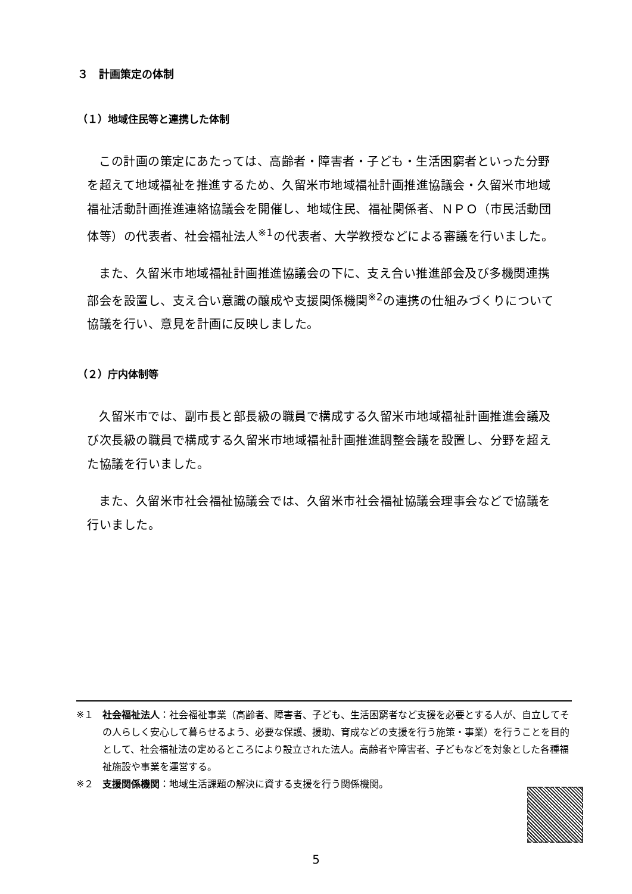３　計画策定の体制
（１）地域住民等と連携した体制
この計画の策定にあたっては、高齢者・障害者・子ども・生活困窮者といった分野を超えて地域福祉を推進するため、久留米市地域福祉計画推進協議会・久留米市地域福祉活動計画推進連絡協議会を開催し、地域住民、福祉関係者、ＮＰＯ（市民活動団体等）の代表者、社会福祉法人<sup>※1</sup>の代表者、大学教授などによる審議を行いました。
また、久留米市地域福祉計画推進協議会の下に、支え合い推進部会及び多機関連携部会を設置し、支え合い意識の醸成や支援関係機関<sup>※2</sup>の連携の仕組みづくりについて協議を行い、意見を計画に反映しました。
（２）庁内体制等
久留米市では、副市長と部長級の職員で構成する久留米市地域福祉計画推進会議及び次長級の職員で構成する久留米市地域福祉計画推進調整会議を設置し、分野を超えた協議を行いました。
また、久留米市社会福祉協議会では、久留米市社会福祉協議会理事会などで協議を行いました。
※１ 社会福祉法人：社会福祉事業（高齢者、障害者、子ども、生活困窮者など支援を必要とする人が、自立してその人らしく安心して暮らせるよう、必要な保護、援助、育成などの支援を行う施策・事業）を行うことを目的として、社会福祉法の定めるところにより設立された法人。高齢者や障害者、子どもなどを対象とした各種福祉施設や事業を運営する。
※２ 支援関係機関：地域生活課題の解決に資する支援を行う関係機関。
5